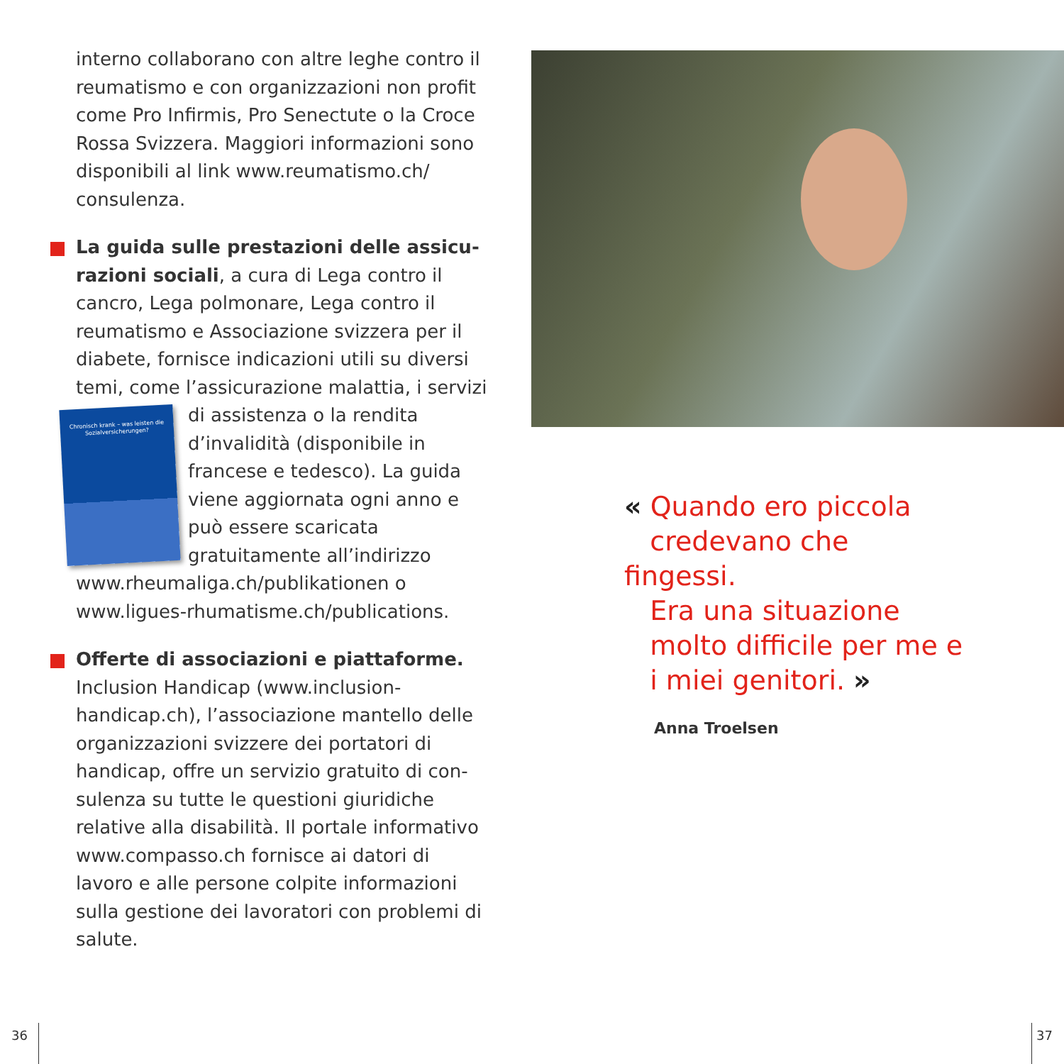interno collaborano con altre leghe contro il reumatismo e con organizzazioni non profit come Pro Infirmis, Pro Senectute o la Croce Rossa Svizzera. Maggiori informazioni sono disponibili al link www.reumatismo.ch/ consulenza.
La guida sulle prestazioni delle assicu­razioni sociali, a cura di Lega contro il cancro, Lega polmonare, Lega contro il reumatismo e Associazione svizzera per il diabete, fornisce indicazioni utili su diversi temi, come l’assicurazione malattia, i Chronisch krank – was leisten die Sozialversicherungen? servizi di assistenza o la rendita d’invalidità (disponibile in francese e tedesco). La guida viene aggiornata ogni anno e può essere scaricata gratuitamente all’indirizzo www.rheumaliga.ch/publikationen o www.ligues-rhumatisme.ch/publications.
Offerte di associazioni e piattaforme. Inclusion Handicap (www.inclusion-handicap.ch), l’associazione mantello delle organizzazioni svizzere dei portatori di handicap, offre un servizio gratuito di con­sulenza su tutte le questioni giuridiche relative alla disabilità. Il portale informativo www.compasso.ch fornisce ai datori di lavoro e alle persone colpite informazioni sulla gestione dei lavoratori con problemi di salute.
« Quando ero piccola
credevano che fingessi.
Era una situazione
molto difficile per me e
i miei genitori. »
Anna Troelsen
36 37